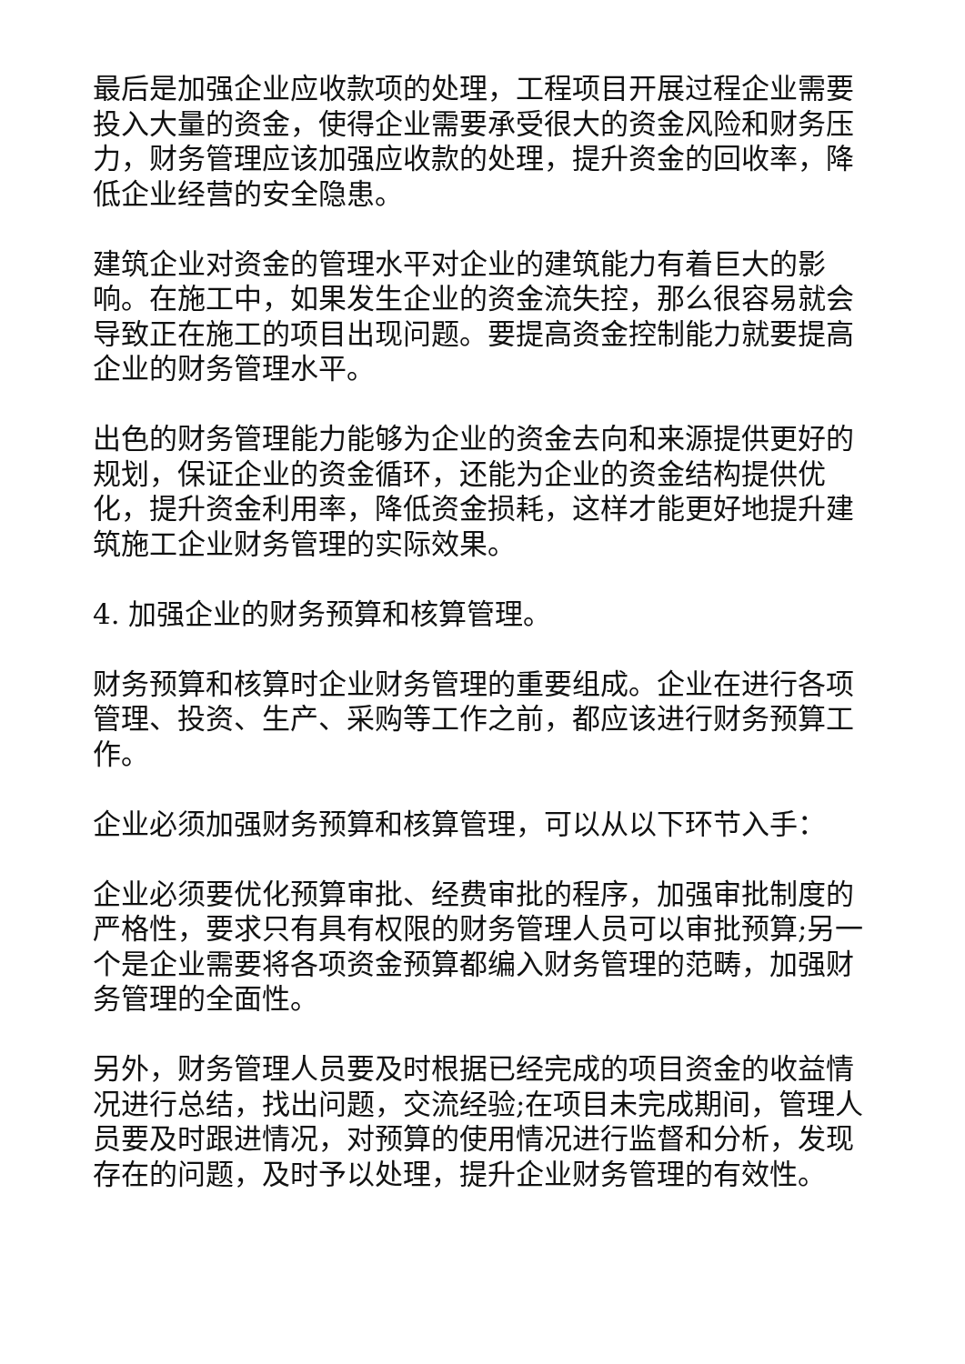最后是加强企业应收款项的处理，工程项目开展过程企业需要投入大量的资金，使得企业需要承受很大的资金风险和财务压力，财务管理应该加强应收款的处理，提升资金的回收率，降低企业经营的安全隐患。
建筑企业对资金的管理水平对企业的建筑能力有着巨大的影响。在施工中，如果发生企业的资金流失控，那么很容易就会导致正在施工的项目出现问题。要提高资金控制能力就要提高企业的财务管理水平。
出色的财务管理能力能够为企业的资金去向和来源提供更好的规划，保证企业的资金循环，还能为企业的资金结构提供优化，提升资金利用率，降低资金损耗，这样才能更好地提升建筑施工企业财务管理的实际效果。
4. 加强企业的财务预算和核算管理。
财务预算和核算时企业财务管理的重要组成。企业在进行各项管理、投资、生产、采购等工作之前，都应该进行财务预算工作。
企业必须加强财务预算和核算管理，可以从以下环节入手：
企业必须要优化预算审批、经费审批的程序，加强审批制度的严格性，要求只有具有权限的财务管理人员可以审批预算;另一个是企业需要将各项资金预算都编入财务管理的范畴，加强财务管理的全面性。
另外，财务管理人员要及时根据已经完成的项目资金的收益情况进行总结，找出问题，交流经验;在项目未完成期间，管理人员要及时跟进情况，对预算的使用情况进行监督和分析，发现存在的问题，及时予以处理，提升企业财务管理的有效性。